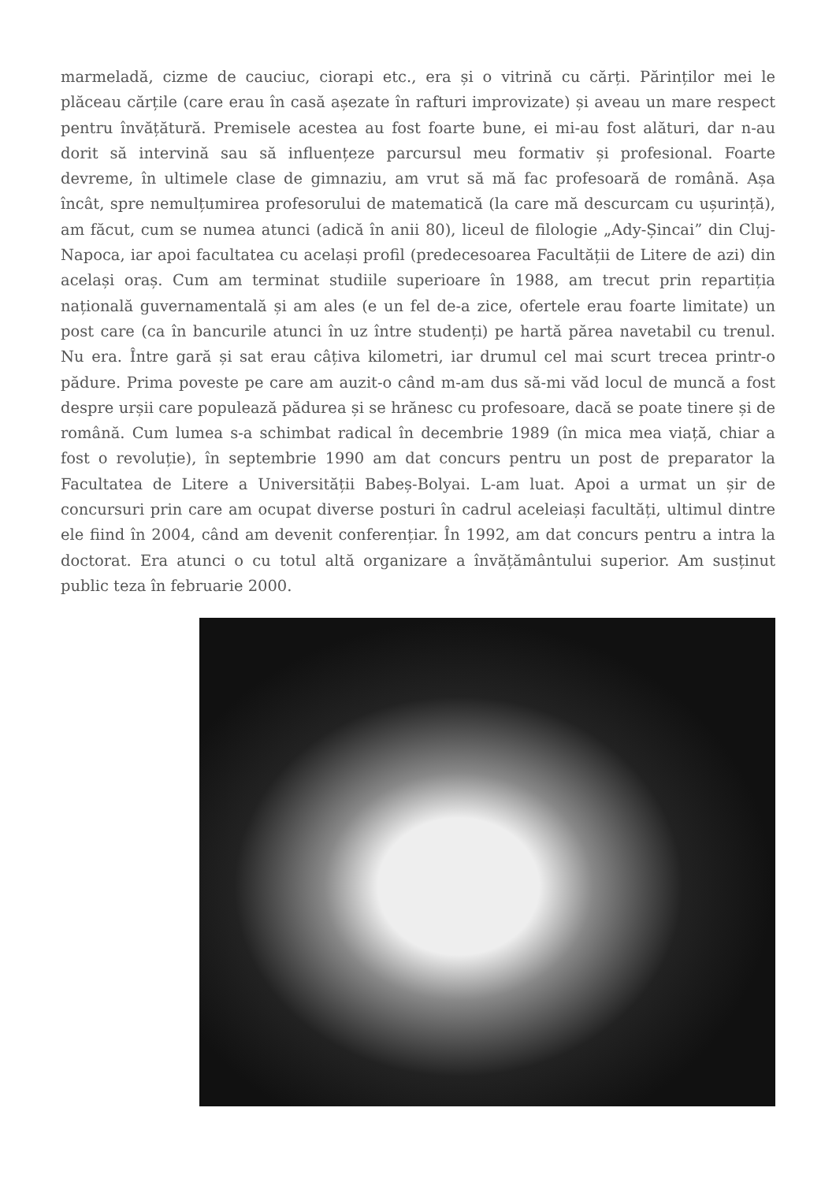marmeladă, cizme de cauciuc, ciorapi etc., era și o vitrină cu cărți. Părinților mei le plăceau cărțile (care erau în casă așezate în rafturi improvizate) și aveau un mare respect pentru învățătură. Premisele acestea au fost foarte bune, ei mi-au fost alături, dar n-au dorit să intervină sau să influențeze parcursul meu formativ și profesional. Foarte devreme, în ultimele clase de gimnaziu, am vrut să mă fac profesoară de română. Așa încât, spre nemulțumirea profesorului de matematică (la care mă descurcam cu ușurință), am făcut, cum se numea atunci (adică în anii 80), liceul de filologie „Ady-Șincai” din Cluj-Napoca, iar apoi facultatea cu același profil (predecesoarea Facultății de Litere de azi) din același oraș. Cum am terminat studiile superioare în 1988, am trecut prin repartiția națională guvernamentală și am ales (e un fel de-a zice, ofertele erau foarte limitate) un post care (ca în bancurile atunci în uz între studenți) pe hartă părea navetabil cu trenul. Nu era. Între gară și sat erau câțiva kilometri, iar drumul cel mai scurt trecea printr-o pădure. Prima poveste pe care am auzit-o când m-am dus să-mi văd locul de muncă a fost despre urșii care populează pădurea și se hrănesc cu profesoare, dacă se poate tinere și de română. Cum lumea s-a schimbat radical în decembrie 1989 (în mica mea viață, chiar a fost o revoluție), în septembrie 1990 am dat concurs pentru un post de preparator la Facultatea de Litere a Universității Babeș-Bolyai. L-am luat. Apoi a urmat un șir de concursuri prin care am ocupat diverse posturi în cadrul aceleiași facultăți, ultimul dintre ele fiind în 2004, când am devenit conferențiar. În 1992, am dat concurs pentru a intra la doctorat. Era atunci o cu totul altă organizare a învățământului superior. Am susținut public teza în februarie 2000.